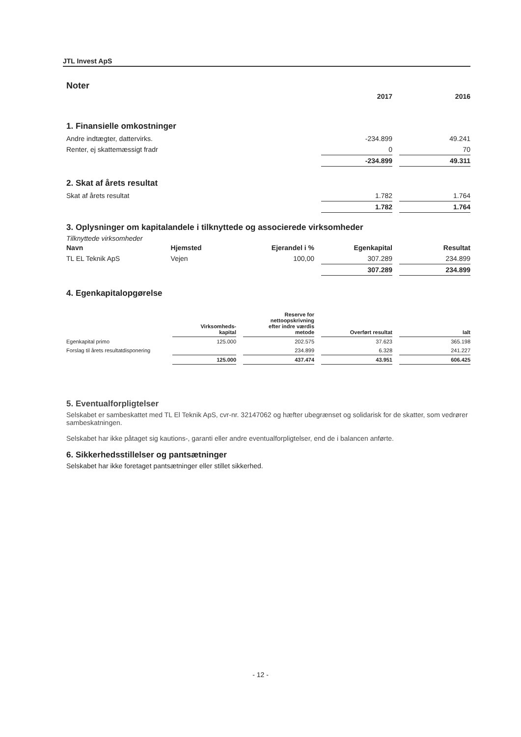JTL Invest ApS
Noter
| | 2017 | | 2016 |
| --- | --- | --- | --- |
1. Finansielle omkostninger
| Andre indtægter, dattervirks. | -234.899 | | 49.241 |
| Renter, ej skattemæssigt fradr | 0 | | 70 |
| | -234.899 | | 49.311 |
2. Skat af årets resultat
| Skat af årets resultat | 1.782 | | 1.764 |
| | 1.782 | | 1.764 |
3. Oplysninger om kapitalandele i tilknyttede og associerede virksomheder
Tilknyttede virksomheder
| Navn | Hjemsted | Ejerandel i % | | Egenkapital | | Resultat |
| --- | --- | --- | --- | --- | --- | --- |
| TL EL Teknik ApS | Vejen | 100,00 | | 307.289 | | 234.899 |
| | | | | 307.289 | | 234.899 |
4. Egenkapitalopgørelse
| | Virksomheds- kapital | | Reserve for nettoopskrivning efter indre værdis metode | | Overført resultat | | Ialt |
| Egenkapital primo | 125.000 | | 202.575 | | 37.623 | | 365.198 |
| Forslag til årets resultatdisponering | | | 234.899 | | 6.328 | | 241.227 |
| | 125.000 | | 437.474 | | 43.951 | | 606.425 |
5. Eventualforpligtelser
Selskabet er sambeskattet med TL El Teknik ApS, cvr-nr. 32147062 og hæfter ubegrænset og solidarisk for de skatter, som vedrører sambeskatningen.
Selskabet har ikke påtaget sig kautions-, garanti eller andre eventualforpligtelser, end de i balancen anførte.
6. Sikkerhedsstillelser og pantsætninger
Selskabet har ikke foretaget pantsætninger eller stillet sikkerhed.
- 12 -